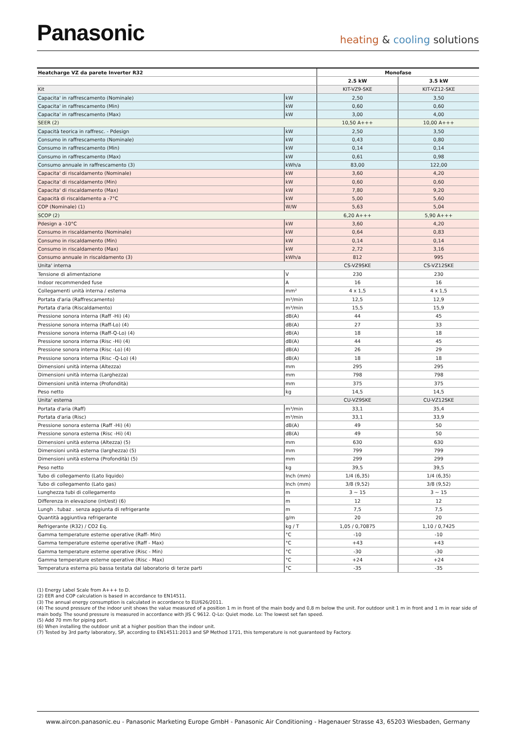Panasonic
heating & cooling solutions
| Heatcharge VZ da parete Inverter R32 | | Monofase | |
| --- | --- | --- | --- |
| | | 2.5 kW | 3.5 kW |
| Kit | | KIT-VZ9-SKE | KIT-VZ12-SKE |
| Capacita' in raffrescamento (Nominale) | kW | 2,50 | 3,50 |
| Capacita' in raffrescamento (Min) | kW | 0,60 | 0,60 |
| Capacita' in raffrescamento (Max) | kW | 3,00 | 4,00 |
| SEER (2) | | 10,50 A+++ | 10,00 A+++ |
| Capacità teorica in raffresc. - Pdesign | kW | 2,50 | 3,50 |
| Consumo in raffrescamento (Nominale) | kW | 0,43 | 0,80 |
| Consumo in raffrescamento (Min) | kW | 0,14 | 0,14 |
| Consumo in raffrescamento (Max) | kW | 0,61 | 0,98 |
| Consumo annuale in raffrescamento (3) | kWh/a | 83,00 | 122,00 |
| Capacita' di riscaldamento (Nominale) | kW | 3,60 | 4,20 |
| Capacita' di riscaldamento (Min) | kW | 0,60 | 0,60 |
| Capacita' di riscaldamento (Max) | kW | 7,80 | 9,20 |
| Capacità di riscaldamento a -7°C | kW | 5,00 | 5,60 |
| COP (Nominale) (1) | W/W | 5,63 | 5,04 |
| SCOP (2) | | 6,20 A+++ | 5,90 A+++ |
| Pdesign a -10°C | kW | 3,60 | 4,20 |
| Consumo in riscaldamento (Nominale) | kW | 0,64 | 0,83 |
| Consumo in riscaldamento (Min) | kW | 0,14 | 0,14 |
| Consumo in riscaldamento (Max) | kW | 2,72 | 3,16 |
| Consumo annuale in riscaldamento (3) | kWh/a | 812 | 995 |
| Unita' interna | | CS-VZ9SKE | CS-VZ12SKE |
| Tensione di alimentazione | V | 230 | 230 |
| Indoor recommended fuse | A | 16 | 16 |
| Collegamenti unità interna / esterna | mm² | 4 x 1,5 | 4 x 1,5 |
| Portata d'aria (Raffrescamento) | m³/min | 12,5 | 12,9 |
| Portata d'aria (Riscaldamento) | m³/min | 15,5 | 15,9 |
| Pressione sonora interna (Raff -Hi) (4) | dB(A) | 44 | 45 |
| Pressione sonora interna (Raff-Lo) (4) | dB(A) | 27 | 33 |
| Pressione sonora interna (Raff-Q-Lo) (4) | dB(A) | 18 | 18 |
| Pressione sonora interna (Risc -Hi) (4) | dB(A) | 44 | 45 |
| Pressione sonora interna (Risc -Lo) (4) | dB(A) | 26 | 29 |
| Pressione sonora interna (Risc -Q-Lo) (4) | dB(A) | 18 | 18 |
| Dimensioni unità interna (Altezza) | mm | 295 | 295 |
| Dimensioni unità interna (Larghezza) | mm | 798 | 798 |
| Dimensioni unità interna (Profondità) | mm | 375 | 375 |
| Peso netto | kg | 14,5 | 14,5 |
| Unita' esterna | | CU-VZ9SKE | CU-VZ12SKE |
| Portata d'aria (Raff) | m³/min | 33,1 | 35,4 |
| Portata d'aria (Risc) | m³/min | 33,1 | 33,9 |
| Pressione sonora esterna (Raff -Hi) (4) | dB(A) | 49 | 50 |
| Pressione sonora esterna (Risc -Hi) (4) | dB(A) | 49 | 50 |
| Dimensioni unità esterna (Altezza) (5) | mm | 630 | 630 |
| Dimensioni unità esterna (larghezza) (5) | mm | 799 | 799 |
| Dimensioni unità esterna (Profondità) (5) | mm | 299 | 299 |
| Peso netto | kg | 39,5 | 39,5 |
| Tubo di collegamento (Lato liquido) | Inch (mm) | 1/4 (6,35) | 1/4 (6,35) |
| Tubo di collegamento (Lato gas) | Inch (mm) | 3/8 (9,52) | 3/8 (9,52) |
| Lunghezza tubi di collegamento | m | 3 ~ 15 | 3 ~ 15 |
| Differenza in elevazione (int/est) (6) | m | 12 | 12 |
| Lungh . tubaz . senza aggiunta di refrigerante | m | 7,5 | 7,5 |
| Quantità aggiuntiva refrigerante | g/m | 20 | 20 |
| Refrigerante (R32) / CO2 Eq. | kg / T | 1,05 / 0,70875 | 1,10 / 0,7425 |
| Gamma temperature esterne operative (Raff- Min) | °C | -10 | -10 |
| Gamma temperature esterne operative (Raff - Max) | °C | +43 | +43 |
| Gamma temperature esterne operative (Risc - Min) | °C | -30 | -30 |
| Gamma temperature esterne operative (Risc - Max) | °C | +24 | +24 |
| Temperatura esterna più bassa testata dal laboratorio di terze parti | °C | -35 | -35 |
(1) Energy Label Scale from A+++ to D.
(2) EER and COP calculation is based in accordance to EN14511.
(3) The annual energy consumption is calculated in accordance to EU/626/2011.
(4) The sound pressure of the indoor unit shows the value measured of a position 1 m in front of the main body and 0,8 m below the unit. For outdoor unit 1 m in front and 1 m in rear side of main body. The sound pressure is measured in accordance with JIS C 9612. Q-Lo: Quiet mode. Lo: The lowest set fan speed.
(5) Add 70 mm for piping port.
(6) When installing the outdoor unit at a higher position than the indoor unit.
(7) Tested by 3rd party laboratory, SP, according to EN14511:2013 and SP Method 1721, this temperature is not guaranteed by Factory.
www.aircon.panasonic.eu - Panasonic Marketing Europe GmbH - Panasonic Air Conditioning - Hagenauer Strasse 43, 65203 Wiesbaden, Germany